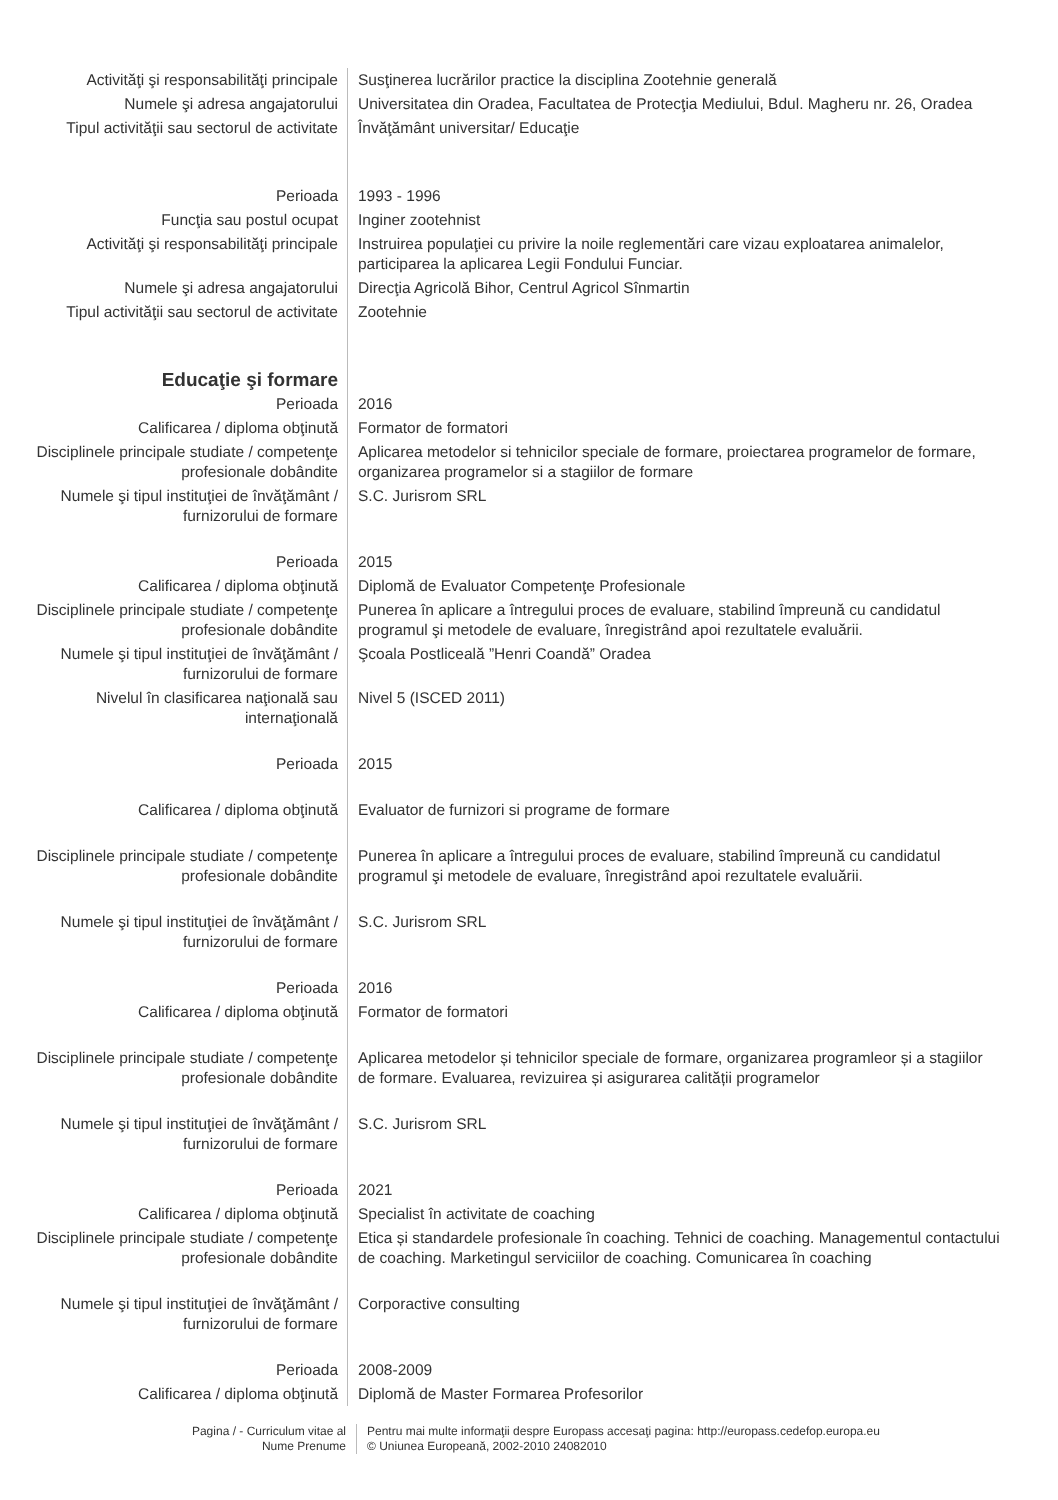| Activităţi şi responsabilităţi principale | Susţinerea lucrărilor practice la disciplina Zootehnie generală |
| Numele şi adresa angajatorului | Universitatea din Oradea, Facultatea de Protecţia Mediului, Bdul. Magheru nr. 26, Oradea |
| Tipul activităţii sau sectorul de activitate | Învăţământ universitar/ Educaţie |
| Perioada | 1993 - 1996 |
| Funcţia sau postul ocupat | Inginer zootehnist |
| Activităţi şi responsabilităţi principale | Instruirea populaţiei cu privire la noile reglementări care vizau exploatarea animalelor, participarea la aplicarea Legii Fondului Funciar. |
| Numele şi adresa angajatorului | Direcţia Agricolă Bihor, Centrul Agricol Sînmartin |
| Tipul activităţii sau sectorul de activitate | Zootehnie |
| Educaţie şi formare | |
| Perioada | 2016 |
| Calificarea / diploma obţinută | Formator de formatori |
| Disciplinele principale studiate / competenţe profesionale dobândite | Aplicarea metodelor si tehnicilor speciale de formare, proiectarea programelor de formare, organizarea programelor si a stagiilor de formare |
| Numele şi tipul instituţiei de învăţământ / furnizorului de formare | S.C. Jurisrom SRL |
| Perioada | 2015 |
| Calificarea / diploma obţinută | Diplomă de Evaluator Competenţe Profesionale |
| Disciplinele principale studiate / competenţe profesionale dobândite | Punerea în aplicare a întregului proces de evaluare, stabilind împreună cu candidatul programul şi metodele de evaluare, înregistrând apoi rezultatele evaluării. |
| Numele şi tipul instituţiei de învăţământ / furnizorului de formare | Şcoala Postliceală ”Henri Coandă” Oradea |
| Nivelul în clasificarea naţională sau internaţională | Nivel 5 (ISCED 2011) |
| Perioada | 2015 |
| Calificarea / diploma obţinută | Evaluator de furnizori si programe de formare |
| Disciplinele principale studiate / competenţe profesionale dobândite | Punerea în aplicare a întregului proces de evaluare, stabilind împreună cu candidatul programul şi metodele de evaluare, înregistrând apoi rezultatele evaluării. |
| Numele şi tipul instituţiei de învăţământ / furnizorului de formare | S.C. Jurisrom SRL |
| Perioada | 2016 |
| Calificarea / diploma obţinută | Formator de formatori |
| Disciplinele principale studiate / competenţe profesionale dobândite | Aplicarea metodelor și tehnicilor speciale de formare, organizarea programleor și a stagiilor de formare. Evaluarea, revizuirea și asigurarea calității programelor |
| Numele şi tipul instituţiei de învăţământ / furnizorului de formare | S.C. Jurisrom SRL |
| Perioada | 2021 |
| Calificarea / diploma obţinută | Specialist în activitate de coaching |
| Disciplinele principale studiate / competenţe profesionale dobândite | Etica și standardele profesionale în coaching. Tehnici de coaching. Managementul contactului de coaching. Marketingul serviciilor de coaching. Comunicarea în coaching |
| Numele şi tipul instituţiei de învăţământ / furnizorului de formare | Corporactive consulting |
| Perioada | 2008-2009 |
| Calificarea / diploma obţinută | Diplomă de Master Formarea Profesorilor |
Pagina / - Curriculum vitae al
Nume Prenume
Pentru mai multe informaţii despre Europass accesaţi pagina: http://europass.cedefop.europa.eu
© Uniunea Europeană, 2002-2010 24082010